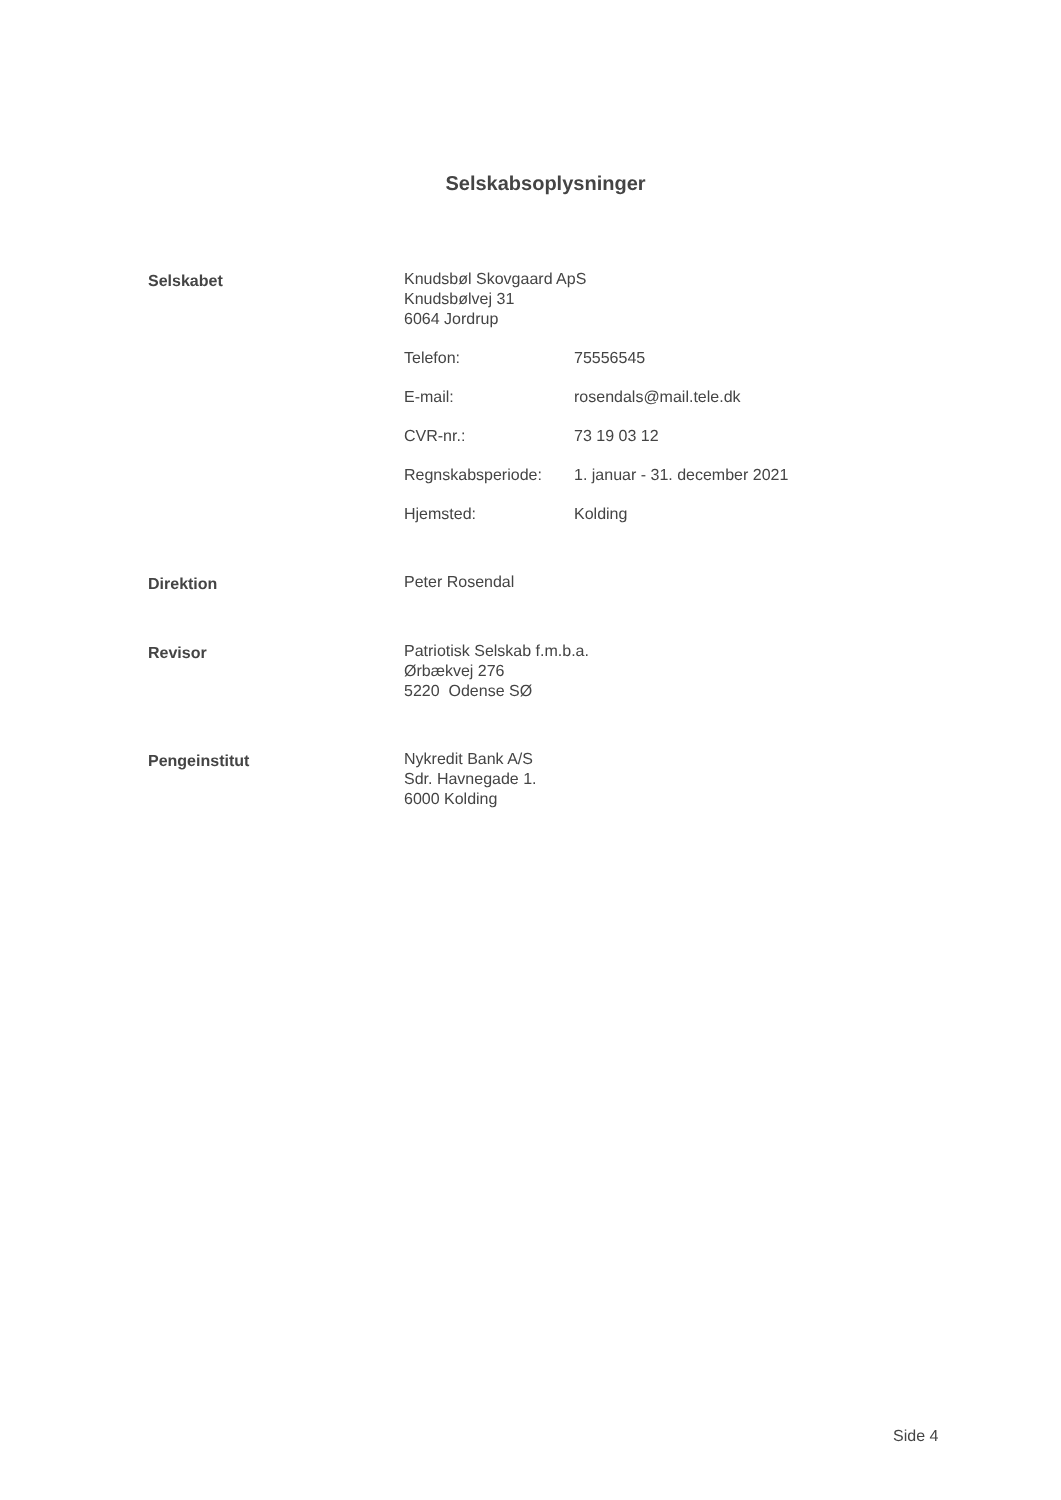Selskabsoplysninger
Selskabet
Knudsbøl Skovgaard ApS
Knudsbølvej 31
6064 Jordrup
Telefon: 75556545
E-mail: rosendals@mail.tele.dk
CVR-nr.: 73 19 03 12
Regnskabsperiode: 1. januar - 31. december 2021
Hjemsted: Kolding
Direktion
Peter Rosendal
Revisor
Patriotisk Selskab f.m.b.a.
Ørbækvej 276
5220 Odense SØ
Pengeinstitut
Nykredit Bank A/S
Sdr. Havnegade 1.
6000 Kolding
Side 4